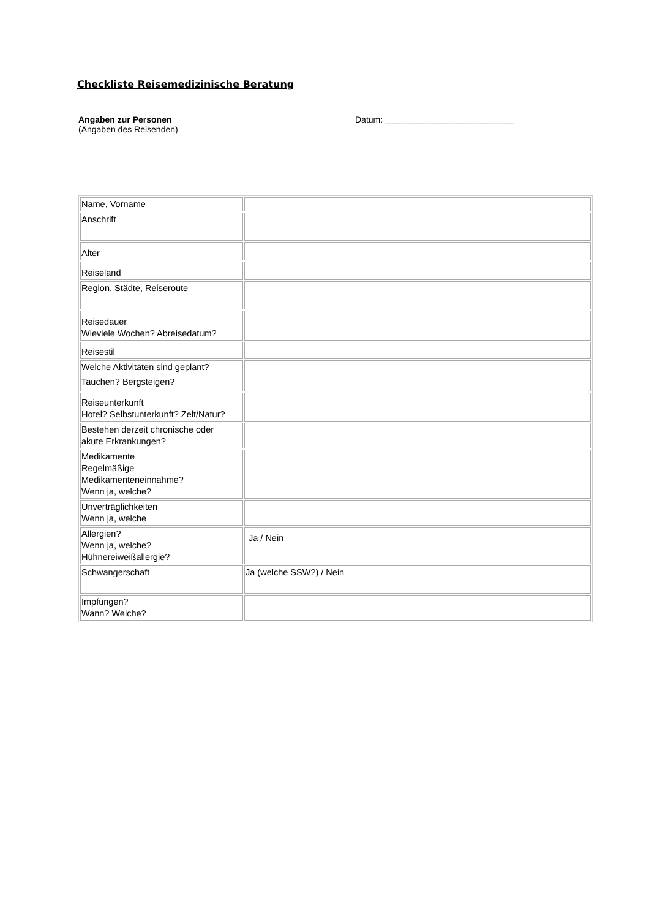Checkliste Reisemedizinische Beratung
Angaben zur Personen
(Angaben des Reisenden)
Datum: ___________________________
| Name, Vorname | |
| Anschrift | |
| Alter | |
| Reiseland | |
| Region, Städte, Reiseroute | |
| Reisedauer Wieviele Wochen? Abreisedatum? | |
| Reisestil | |
| Welche Aktivitäten sind geplant? Tauchen? Bergsteigen? | |
| Reiseunterkunft Hotel? Selbstunterkunft? Zelt/Natur? | |
| Bestehen derzeit chronische oder akute Erkrankungen? | |
| Medikamente Regelmäßige Medikamenteneinnahme? Wenn ja, welche? | |
| Unverträglichkeiten Wenn ja, welche | |
| Allergien? Wenn ja, welche? Hühnereiweißallergie? | Ja / Nein |
| Schwangerschaft | Ja (welche SSW?) / Nein |
| Impfungen? Wann? Welche? | |